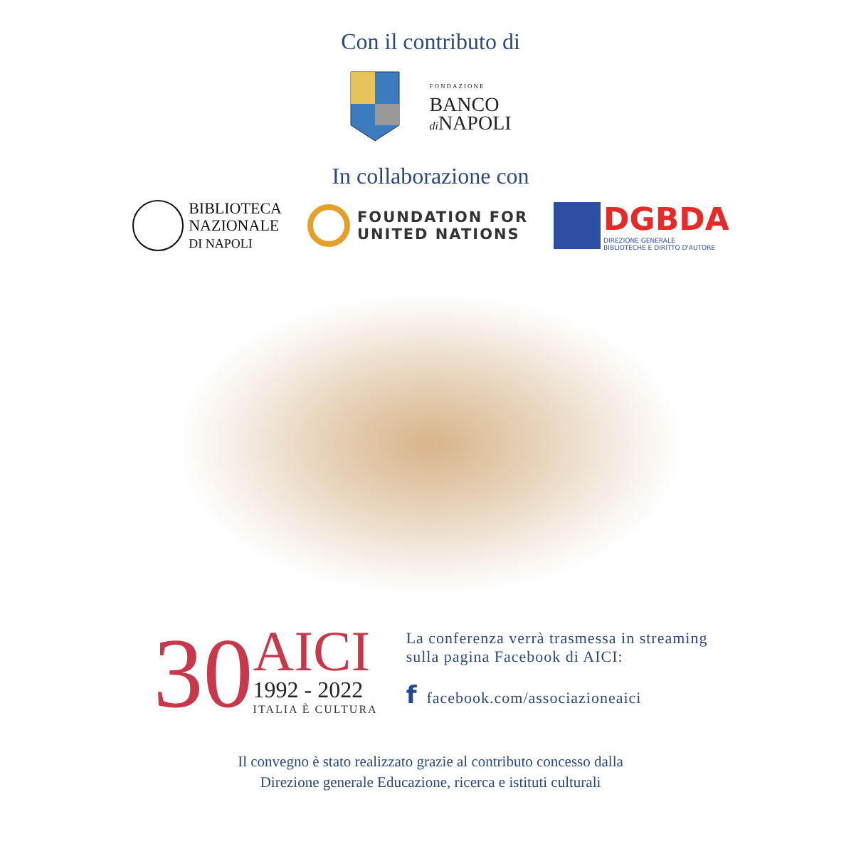Con il contributo di
FONDAZIONE
BANCO
di NAPOLI
In collaborazione con
BIBLIOTECA
NAZIONALE
DI NAPOLI
FOUNDATION FOR
UNITED NATIONS
DGBDA
DIREZIONE GENERALE
BIBLIOTECHE E DIRITTO D'AUTORE
30
AICI
1992 - 2022
ITALIA È CULTURA
La conferenza verrà trasmessa in streaming
sulla pagina Facebook di AICI:
f facebook.com/associazioneaici
Il convegno è stato realizzato grazie al contributo concesso dalla
Direzione generale Educazione, ricerca e istituti culturali